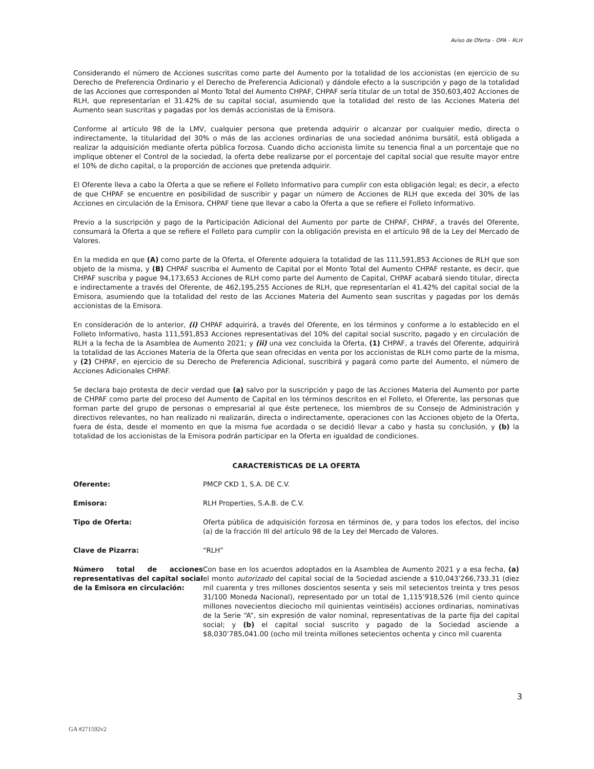Aviso de Oferta – OPA – RLH
Considerando el número de Acciones suscritas como parte del Aumento por la totalidad de los accionistas (en ejercicio de su Derecho de Preferencia Ordinario y el Derecho de Preferencia Adicional) y dándole efecto a la suscripción y pago de la totalidad de las Acciones que corresponden al Monto Total del Aumento CHPAF, CHPAF sería titular de un total de 350,603,402 Acciones de RLH, que representarían el 31.42% de su capital social, asumiendo que la totalidad del resto de las Acciones Materia del Aumento sean suscritas y pagadas por los demás accionistas de la Emisora.
Conforme al artículo 98 de la LMV, cualquier persona que pretenda adquirir o alcanzar por cualquier medio, directa o indirectamente, la titularidad del 30% o más de las acciones ordinarias de una sociedad anónima bursátil, está obligada a realizar la adquisición mediante oferta pública forzosa. Cuando dicho accionista limite su tenencia final a un porcentaje que no implique obtener el Control de la sociedad, la oferta debe realizarse por el porcentaje del capital social que resulte mayor entre el 10% de dicho capital, o la proporción de acciones que pretenda adquirir.
El Oferente lleva a cabo la Oferta a que se refiere el Folleto Informativo para cumplir con esta obligación legal; es decir, a efecto de que CHPAF se encuentre en posibilidad de suscribir y pagar un número de Acciones de RLH que exceda del 30% de las Acciones en circulación de la Emisora, CHPAF tiene que llevar a cabo la Oferta a que se refiere el Folleto Informativo.
Previo a la suscripción y pago de la Participación Adicional del Aumento por parte de CHPAF, CHPAF, a través del Oferente, consumará la Oferta a que se refiere el Folleto para cumplir con la obligación prevista en el artículo 98 de la Ley del Mercado de Valores.
En la medida en que (A) como parte de la Oferta, el Oferente adquiera la totalidad de las 111,591,853 Acciones de RLH que son objeto de la misma, y (B) CHPAF suscriba el Aumento de Capital por el Monto Total del Aumento CHPAF restante, es decir, que CHPAF suscriba y pague 94,173,653 Acciones de RLH como parte del Aumento de Capital, CHPAF acabará siendo titular, directa e indirectamente a través del Oferente, de 462,195,255 Acciones de RLH, que representarían el 41.42% del capital social de la Emisora, asumiendo que la totalidad del resto de las Acciones Materia del Aumento sean suscritas y pagadas por los demás accionistas de la Emisora.
En consideración de lo anterior, (i) CHPAF adquirirá, a través del Oferente, en los términos y conforme a lo establecido en el Folleto Informativo, hasta 111,591,853 Acciones representativas del 10% del capital social suscrito, pagado y en circulación de RLH a la fecha de la Asamblea de Aumento 2021; y (ii) una vez concluida la Oferta, (1) CHPAF, a través del Oferente, adquirirá la totalidad de las Acciones Materia de la Oferta que sean ofrecidas en venta por los accionistas de RLH como parte de la misma, y (2) CHPAF, en ejercicio de su Derecho de Preferencia Adicional, suscribirá y pagará como parte del Aumento, el número de Acciones Adicionales CHPAF.
Se declara bajo protesta de decir verdad que (a) salvo por la suscripción y pago de las Acciones Materia del Aumento por parte de CHPAF como parte del proceso del Aumento de Capital en los términos descritos en el Folleto, el Oferente, las personas que forman parte del grupo de personas o empresarial al que éste pertenece, los miembros de su Consejo de Administración y directivos relevantes, no han realizado ni realizarán, directa o indirectamente, operaciones con las Acciones objeto de la Oferta, fuera de ésta, desde el momento en que la misma fue acordada o se decidió llevar a cabo y hasta su conclusión, y (b) la totalidad de los accionistas de la Emisora podrán participar en la Oferta en igualdad de condiciones.
CARACTERÍSTICAS DE LA OFERTA
| Oferente: | PMCP CKD 1, S.A. DE C.V. |
| Emisora: | RLH Properties, S.A.B. de C.V. |
| Tipo de Oferta: | Oferta pública de adquisición forzosa en términos de, y para todos los efectos, del inciso (a) de la fracción III del artículo 98 de la Ley del Mercado de Valores. |
| Clave de Pizarra: | “RLH” |
| Número total de acciones representativas del capital social de la Emisora en circulación: | Con base en los acuerdos adoptados en la Asamblea de Aumento 2021 y a esa fecha, (a) el monto autorizado del capital social de la Sociedad asciende a $10,043’266,733.31 (diez mil cuarenta y tres millones doscientos sesenta y seis mil setecientos treinta y tres pesos 31/100 Moneda Nacional), representado por un total de 1,115’918,526 (mil ciento quince millones novecientos dieciocho mil quinientas veintiséis) acciones ordinarias, nominativas de la Serie “A”, sin expresión de valor nominal, representativas de la parte fija del capital social; y (b) el capital social suscrito y pagado de la Sociedad asciende a $8,030’785,041.00 (ocho mil treinta millones setecientos ochenta y cinco mil cuarenta |
3
GA #271592v2